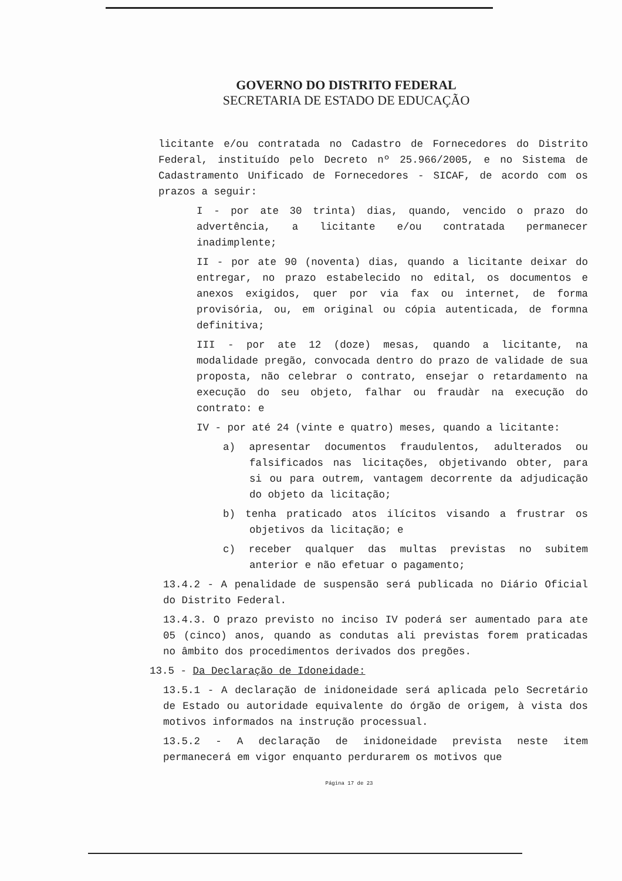GOVERNO DO DISTRITO FEDERAL
SECRETARIA DE ESTADO DE EDUCAÇÃO
licitante e/ou contratada no Cadastro de Fornecedores do Distrito Federal, instituído pelo Decreto nº 25.966/2005, e no Sistema de Cadastramento Unificado de Fornecedores - SICAF, de acordo com os prazos a seguir:
I - por ate 30 trinta) dias, quando, vencido o prazo do advertência, a licitante e/ou contratada permanecer inadimplente;
II - por ate 90 (noventa) dias, quando a licitante deixar do entregar, no prazo estabelecido no edital, os documentos e anexos exigidos, quer por via fax ou internet, de forma provisória, ou, em original ou cópia autenticada, de formna definitiva;
III - por ate 12 (doze) mesas, quando a licitante, na modalidade pregão, convocada dentro do prazo de validade de sua proposta, não celebrar o contrato, ensejar o retardamento na execução do seu objeto, falhar ou fraudàr na execução do contrato: e
IV - por até 24 (vinte e quatro) meses, quando a licitante:
a) apresentar documentos fraudulentos, adulterados ou falsificados nas licitações, objetivando obter, para si ou para outrem, vantagem decorrente da adjudicação do objeto da licitação;
b) tenha praticado atos ilícitos visando a frustrar os objetivos da licitação; e
c) receber qualquer das multas previstas no subitem anterior e não efetuar o pagamento;
13.4.2 - A penalidade de suspensão será publicada no Diário Oficial do Distrito Federal.
13.4.3. O prazo previsto no inciso IV poderá ser aumentado para ate 05 (cinco) anos, quando as condutas ali previstas forem praticadas no âmbito dos procedimentos derivados dos pregões.
13.5 - Da Declaração de Idoneidade:
13.5.1 - A declaração de inidoneidade será aplicada pelo Secretário de Estado ou autoridade equivalente do órgão de origem, à vista dos motivos informados na instrução processual.
13.5.2 - A declaração de inidoneidade prevista neste item permanecerá em vigor enquanto perdurarem os motivos que
Página 17 de 23